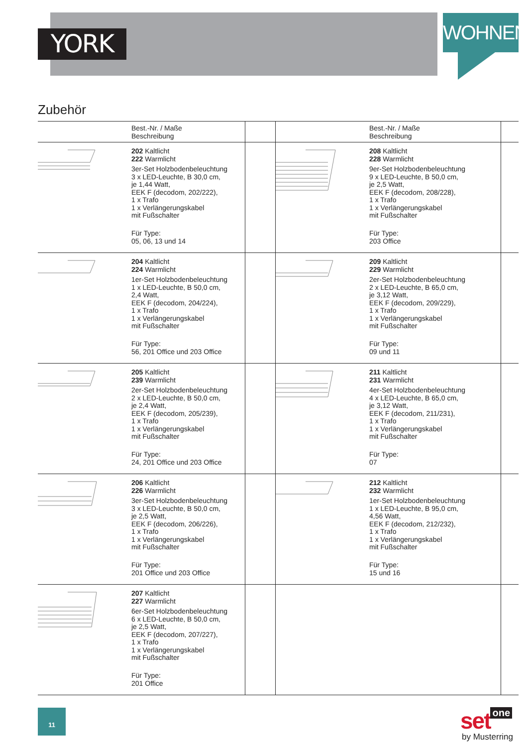YORK
WOHNEN
Zubehör
| | Best.-Nr. / Maße Beschreibung | | | | Best.-Nr. / Maße Beschreibung | | |
| | 202 Kaltlicht 222 Warmlicht 3er-Set Holzbodenbeleuchtung 3 x LED-Leuchte, B 30,0 cm, je 1,44 Watt, EEK F (decodom, 202/222), 1 x Trafo 1 x Verlängerungskabel mit Fußschalter Für Type: 05, 06, 13 und 14 | | | | 208 Kaltlicht 228 Warmlicht 9er-Set Holzbodenbeleuchtung 9 x LED-Leuchte, B 50,0 cm, je 2,5 Watt, EEK F (decodom, 208/228), 1 x Trafo 1 x Verlängerungskabel mit Fußschalter Für Type: 203 Office | | |
| | 204 Kaltlicht 224 Warmlicht 1er-Set Holzbodenbeleuchtung 1 x LED-Leuchte, B 50,0 cm, 2,4 Watt, EEK F (decodom, 204/224), 1 x Trafo 1 x Verlängerungskabel mit Fußschalter Für Type: 56, 201 Office und 203 Office | | | | 209 Kaltlicht 229 Warmlicht 2er-Set Holzbodenbeleuchtung 2 x LED-Leuchte, B 65,0 cm, je 3,12 Watt, EEK F (decodom, 209/229), 1 x Trafo 1 x Verlängerungskabel mit Fußschalter Für Type: 09 und 11 | | |
| | 205 Kaltlicht 239 Warmlicht 2er-Set Holzbodenbeleuchtung 2 x LED-Leuchte, B 50,0 cm, je 2,4 Watt, EEK F (decodom, 205/239), 1 x Trafo 1 x Verlängerungskabel mit Fußschalter Für Type: 24, 201 Office und 203 Office | | | | 211 Kaltlicht 231 Warmlicht 4er-Set Holzbodenbeleuchtung 4 x LED-Leuchte, B 65,0 cm, je 3,12 Watt, EEK F (decodom, 211/231), 1 x Trafo 1 x Verlängerungskabel mit Fußschalter Für Type: 07 | | |
| | 206 Kaltlicht 226 Warmlicht 3er-Set Holzbodenbeleuchtung 3 x LED-Leuchte, B 50,0 cm, je 2,5 Watt, EEK F (decodom, 206/226), 1 x Trafo 1 x Verlängerungskabel mit Fußschalter Für Type: 201 Office und 203 Office | | | | 212 Kaltlicht 232 Warmlicht 1er-Set Holzbodenbeleuchtung 1 x LED-Leuchte, B 95,0 cm, 4,56 Watt, EEK F (decodom, 212/232), 1 x Trafo 1 x Verlängerungskabel mit Fußschalter Für Type: 15 und 16 | | |
| | 207 Kaltlicht 227 Warmlicht 6er-Set Holzbodenbeleuchtung 6 x LED-Leuchte, B 50,0 cm, je 2,5 Watt, EEK F (decodom, 207/227), 1 x Trafo 1 x Verlängerungskabel mit Fußschalter Für Type: 201 Office | | | | | | |
11 set one
by Musterring